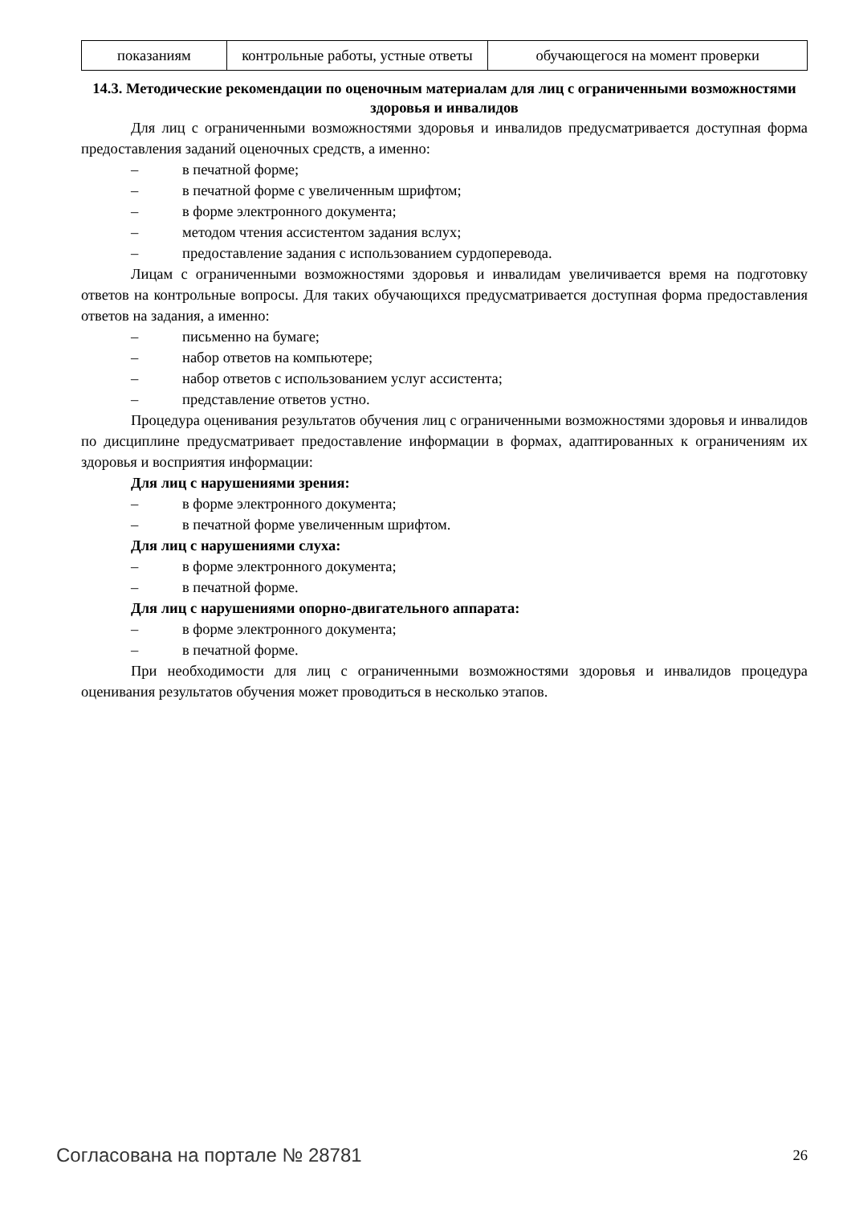| показаниям | контрольные работы, устные ответы | обучающегося на момент проверки |
14.3. Методические рекомендации по оценочным материалам для лиц с ограниченными возможностями здоровья и инвалидов
Для лиц с ограниченными возможностями здоровья и инвалидов предусматривается доступная форма предоставления заданий оценочных средств, а именно:
– в печатной форме;
– в печатной форме с увеличенным шрифтом;
– в форме электронного документа;
– методом чтения ассистентом задания вслух;
– предоставление задания с использованием сурдоперевода.
Лицам с ограниченными возможностями здоровья и инвалидам увеличивается время на подготовку ответов на контрольные вопросы. Для таких обучающихся предусматривается доступная форма предоставления ответов на задания, а именно:
– письменно на бумаге;
– набор ответов на компьютере;
– набор ответов с использованием услуг ассистента;
– представление ответов устно.
Процедура оценивания результатов обучения лиц с ограниченными возможностями здоровья и инвалидов по дисциплине предусматривает предоставление информации в формах, адаптированных к ограничениям их здоровья и восприятия информации:
Для лиц с нарушениями зрения:
– в форме электронного документа;
– в печатной форме увеличенным шрифтом.
Для лиц с нарушениями слуха:
– в форме электронного документа;
– в печатной форме.
Для лиц с нарушениями опорно-двигательного аппарата:
– в форме электронного документа;
– в печатной форме.
При необходимости для лиц с ограниченными возможностями здоровья и инвалидов процедура оценивания результатов обучения может проводиться в несколько этапов.
Согласована на портале № 28781 26